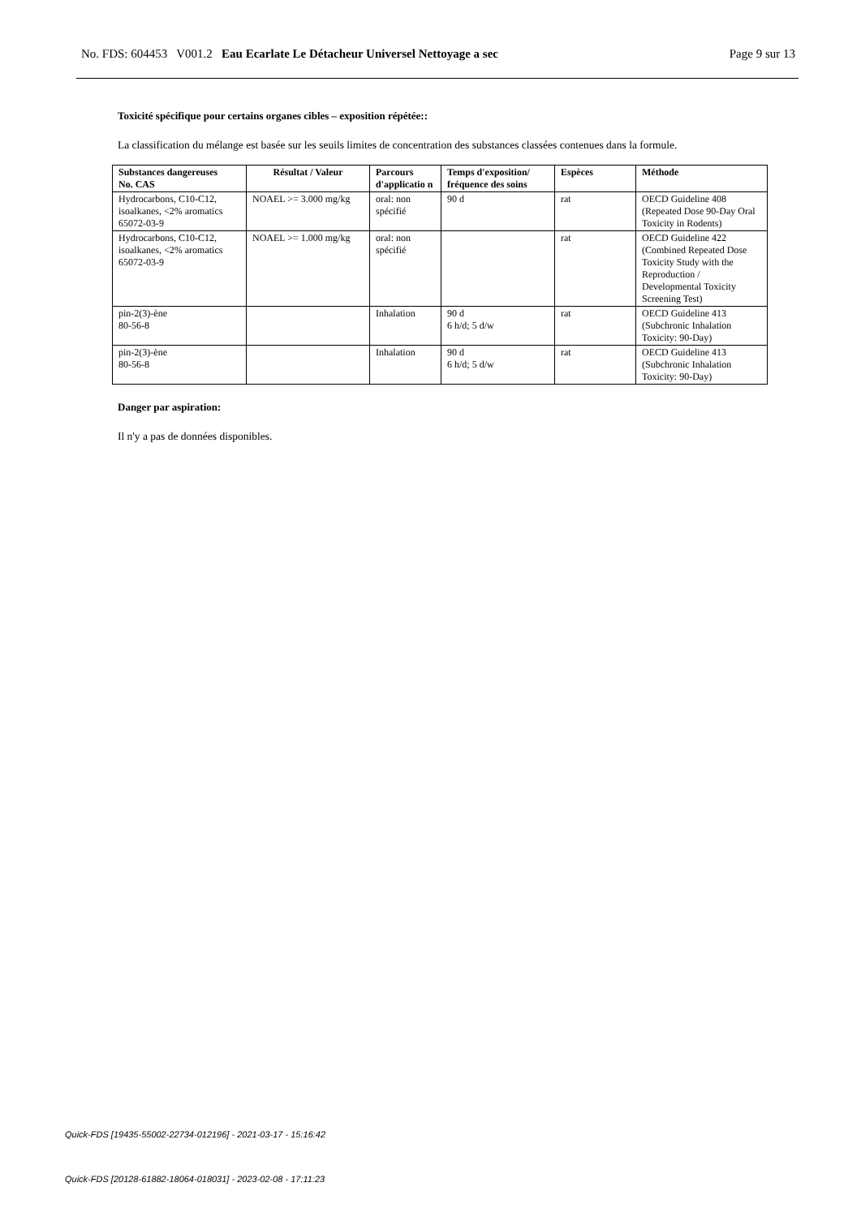No. FDS: 604453 V001.2 Eau Ecarlate Le Détacheur Universel Nettoyage a sec Page 9 sur 13
Toxicité spécifique pour certains organes cibles – exposition répétée::
La classification du mélange est basée sur les seuils limites de concentration des substances classées contenues dans la formule.
| Substances dangereuses No. CAS | Résultat / Valeur | Parcours d'applicatio n | Temps d'exposition/ fréquence des soins | Espèces | Méthode |
| --- | --- | --- | --- | --- | --- |
| Hydrocarbons, C10-C12, isoalkanes, <2% aromatics 65072-03-9 | NOAEL >= 3.000 mg/kg | oral: non spécifié | 90 d | rat | OECD Guideline 408 (Repeated Dose 90-Day Oral Toxicity in Rodents) |
| Hydrocarbons, C10-C12, isoalkanes, <2% aromatics 65072-03-9 | NOAEL >= 1.000 mg/kg | oral: non spécifié | | rat | OECD Guideline 422 (Combined Repeated Dose Toxicity Study with the Reproduction / Developmental Toxicity Screening Test) |
| pin-2(3)-ène 80-56-8 | | Inhalation | 90 d 6 h/d; 5 d/w | rat | OECD Guideline 413 (Subchronic Inhalation Toxicity: 90-Day) |
| pin-2(3)-ène 80-56-8 | | Inhalation | 90 d 6 h/d; 5 d/w | rat | OECD Guideline 413 (Subchronic Inhalation Toxicity: 90-Day) |
Danger par aspiration:
Il n'y a pas de données disponibles.
Quick-FDS [19435-55002-22734-012196] - 2021-03-17 - 15:16:42
Quick-FDS [20128-61882-18064-018031] - 2023-02-08 - 17:11:23